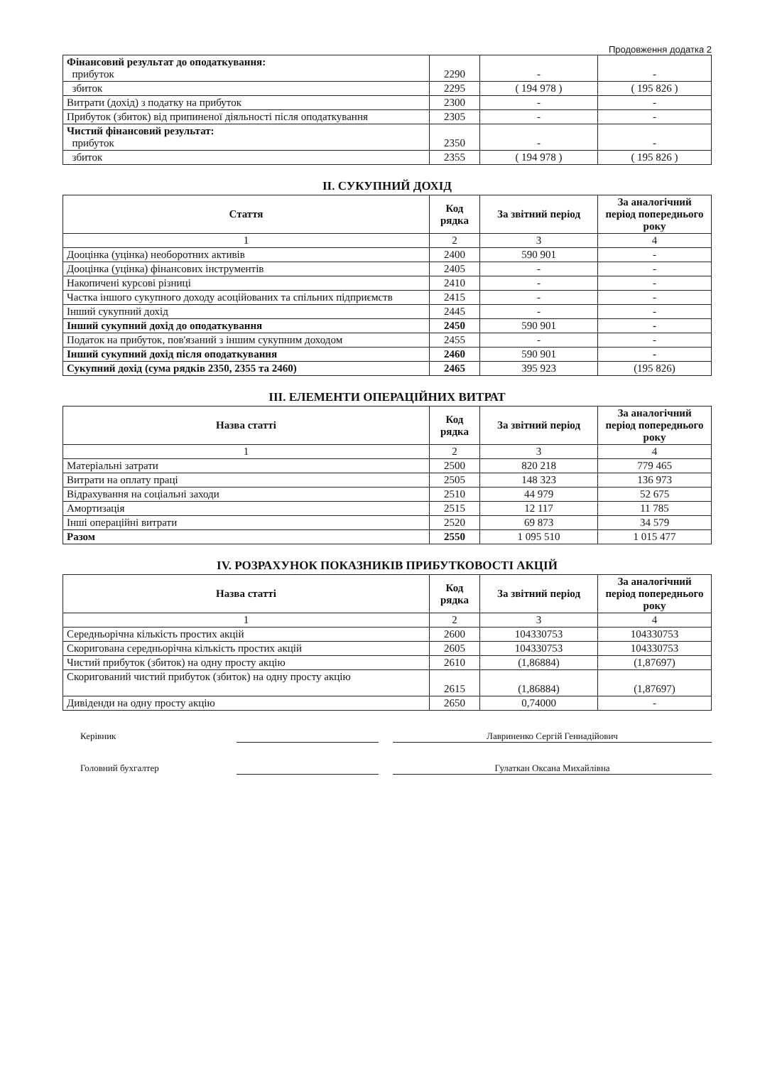Продовження додатка 2
| Фінансовий результат до оподаткування: прибуток | 2290 | - | - |
| збиток | 2295 | ( 194 978 ) | ( 195 826 ) |
| Витрати (дохід) з податку на прибуток | 2300 | - | - |
| Прибуток (збиток) від припиненої діяльності після оподаткування | 2305 | - | - |
| Чистий фінансовий результат: прибуток | 2350 | - | - |
| збиток | 2355 | ( 194 978 ) | ( 195 826 ) |
II. СУКУПНИЙ ДОХІД
| Стаття | Код рядка | За звітний період | За аналогічний період попереднього року |
| --- | --- | --- | --- |
| 1 | 2 | 3 | 4 |
| Дооцінка (уцінка) необоротних активів | 2400 | 590 901 | - |
| Дооцінка (уцінка) фінансових інструментів | 2405 | - | - |
| Накопичені курсові різниці | 2410 | - | - |
| Частка іншого сукупного доходу асоційованих та спільних підприємств | 2415 | - | - |
| Інший сукупний дохід | 2445 | - | - |
| Інший сукупний дохід до оподаткування | 2450 | 590 901 | - |
| Податок на прибуток, пов'язаний з іншим сукупним доходом | 2455 | - | - |
| Інший сукупний дохід після оподаткування | 2460 | 590 901 | - |
| Сукупний дохід (сума рядків 2350, 2355 та 2460) | 2465 | 395 923 | (195 826) |
III. ЕЛЕМЕНТИ ОПЕРАЦІЙНИХ ВИТРАТ
| Назва статті | Код рядка | За звітний період | За аналогічний період попереднього року |
| --- | --- | --- | --- |
| 1 | 2 | 3 | 4 |
| Матеріальні затрати | 2500 | 820 218 | 779 465 |
| Витрати на оплату праці | 2505 | 148 323 | 136 973 |
| Відрахування на соціальні заходи | 2510 | 44 979 | 52 675 |
| Амортизація | 2515 | 12 117 | 11 785 |
| Інші операційні витрати | 2520 | 69 873 | 34 579 |
| Разом | 2550 | 1 095 510 | 1 015 477 |
IV. РОЗРАХУНОК ПОКАЗНИКІВ ПРИБУТКОВОСТІ АКЦІЙ
| Назва статті | Код рядка | За звітний період | За аналогічний період попереднього року |
| --- | --- | --- | --- |
| 1 | 2 | 3 | 4 |
| Середньорічна кількість простих акцій | 2600 | 104330753 | 104330753 |
| Скоригована середньорічна кількість простих акцій | 2605 | 104330753 | 104330753 |
| Чистий прибуток (збиток) на одну просту акцію | 2610 | (1,86884) | (1,87697) |
| Скоригований чистий прибуток (збиток) на одну просту акцію | 2615 | (1,86884) | (1,87697) |
| Дивіденди на одну просту акцію | 2650 | 0,74000 | - |
Керівник Лавриненко Сергій Геннадійович
Головний бухгалтер Гулаткан Оксана Михайлівна